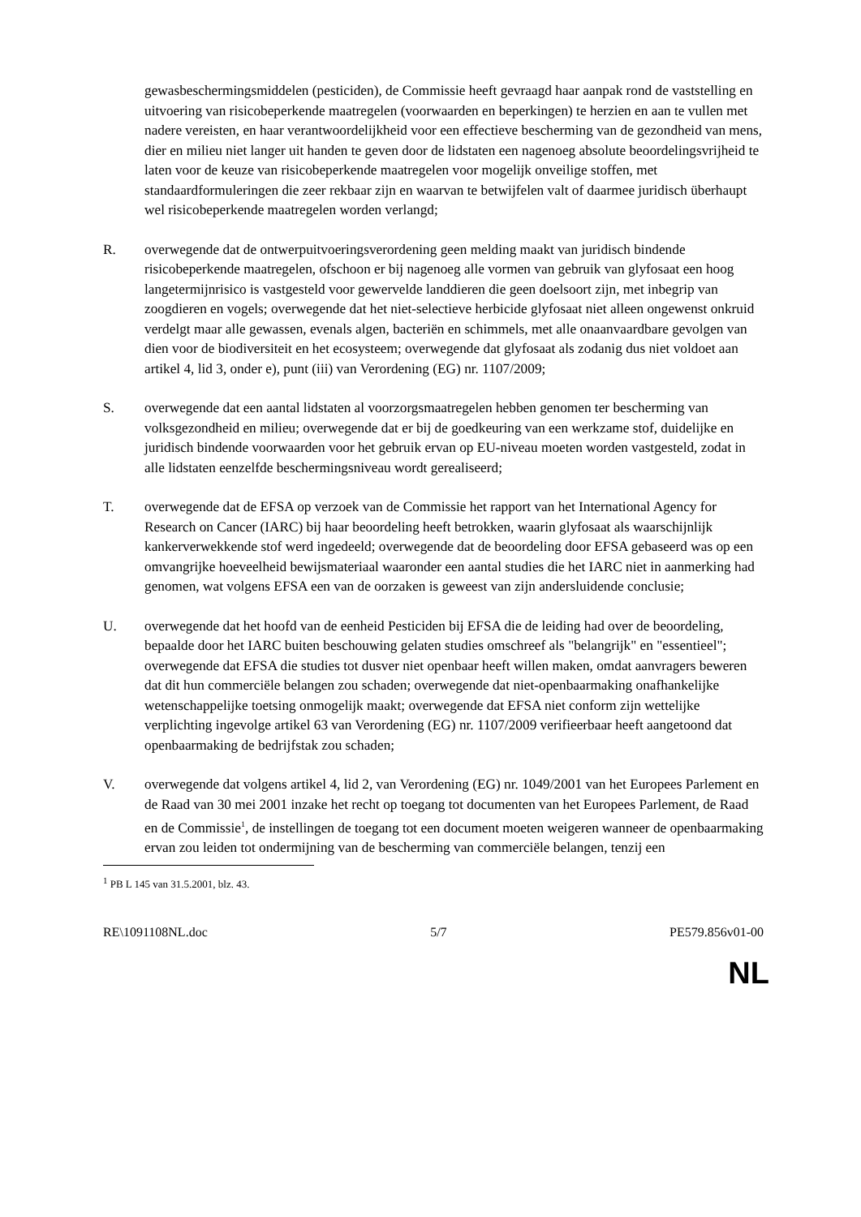gewasbeschermingsmiddelen (pesticiden), de Commissie heeft gevraagd haar aanpak rond de vaststelling en uitvoering van risicobeperkende maatregelen (voorwaarden en beperkingen) te herzien en aan te vullen met nadere vereisten, en haar verantwoordelijkheid voor een effectieve bescherming van de gezondheid van mens, dier en milieu niet langer uit handen te geven door de lidstaten een nagenoeg absolute beoordelingsvrijheid te laten voor de keuze van risicobeperkende maatregelen voor mogelijk onveilige stoffen, met standaardformuleringen die zeer rekbaar zijn en waarvan te betwijfelen valt of daarmee juridisch überhaupt wel risicobeperkende maatregelen worden verlangd;
R. overwegende dat de ontwerpuitvoeringsverordening geen melding maakt van juridisch bindende risicobeperkende maatregelen, ofschoon er bij nagenoeg alle vormen van gebruik van glyfosaat een hoog langetermijnrisico is vastgesteld voor gewervelde landdieren die geen doelsoort zijn, met inbegrip van zoogdieren en vogels; overwegende dat het niet-selectieve herbicide glyfosaat niet alleen ongewenst onkruid verdelgt maar alle gewassen, evenals algen, bacteriën en schimmels, met alle onaanvaardbare gevolgen van dien voor de biodiversiteit en het ecosysteem; overwegende dat glyfosaat als zodanig dus niet voldoet aan artikel 4, lid 3, onder e), punt (iii) van Verordening (EG) nr. 1107/2009;
S. overwegende dat een aantal lidstaten al voorzorgsmaatregelen hebben genomen ter bescherming van volksgezondheid en milieu; overwegende dat er bij de goedkeuring van een werkzame stof, duidelijke en juridisch bindende voorwaarden voor het gebruik ervan op EU-niveau moeten worden vastgesteld, zodat in alle lidstaten eenzelfde beschermingsniveau wordt gerealiseerd;
T. overwegende dat de EFSA op verzoek van de Commissie het rapport van het International Agency for Research on Cancer (IARC) bij haar beoordeling heeft betrokken, waarin glyfosaat als waarschijnlijk kankerverwekkende stof werd ingedeeld; overwegende dat de beoordeling door EFSA gebaseerd was op een omvangrijke hoeveelheid bewijsmateriaal waaronder een aantal studies die het IARC niet in aanmerking had genomen, wat volgens EFSA een van de oorzaken is geweest van zijn andersluidende conclusie;
U. overwegende dat het hoofd van de eenheid Pesticiden bij EFSA die de leiding had over de beoordeling, bepaalde door het IARC buiten beschouwing gelaten studies omschreef als "belangrijk" en "essentieel"; overwegende dat EFSA die studies tot dusver niet openbaar heeft willen maken, omdat aanvragers beweren dat dit hun commerciële belangen zou schaden; overwegende dat niet-openbaarmaking onafhankelijke wetenschappelijke toetsing onmogelijk maakt; overwegende dat EFSA niet conform zijn wettelijke verplichting ingevolge artikel 63 van Verordening (EG) nr. 1107/2009 verifieerbaar heeft aangetoond dat openbaarmaking de bedrijfstak zou schaden;
V. overwegende dat volgens artikel 4, lid 2, van Verordening (EG) nr. 1049/2001 van het Europees Parlement en de Raad van 30 mei 2001 inzake het recht op toegang tot documenten van het Europees Parlement, de Raad en de Commissie<sup>1</sup>, de instellingen de toegang tot een document moeten weigeren wanneer de openbaarmaking ervan zou leiden tot ondermijning van de bescherming van commerciële belangen, tenzij een
<sup>1</sup> PB L 145 van 31.5.2001, blz. 43.
RE\1091108NL.doc 5/7 PE579.856v01-00
NL